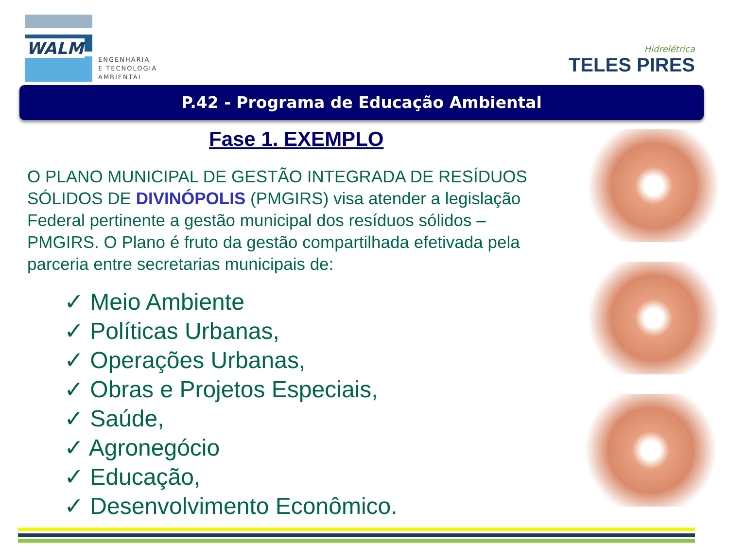WALM
ENGENHARIA
E TECNOLOGIA
AMBIENTAL
Hidrelétrica
TELES PIRES
P.42 - Programa de Educação Ambiental
Fase 1. EXEMPLO
O PLANO MUNICIPAL DE GESTÃO INTEGRADA DE RESÍDUOS SÓLIDOS DE DIVINÓPOLIS (PMGIRS) visa atender a legislação Federal pertinente a gestão municipal dos resíduos sólidos – PMGIRS. O Plano é fruto da gestão compartilhada efetivada pela parceria entre secretarias municipais de:
✓ Meio Ambiente
✓ Políticas Urbanas,
✓ Operações Urbanas,
✓ Obras e Projetos Especiais,
✓ Saúde,
✓ Agronegócio
✓ Educação,
✓ Desenvolvimento Econômico.